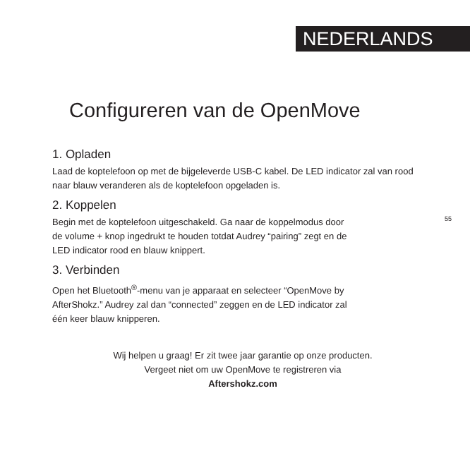NEDERLANDS
Configureren van de OpenMove
1. Opladen
Laad de koptelefoon op met de bijgeleverde USB-C kabel. De LED indicator zal van rood naar blauw veranderen als de koptelefoon opgeladen is.
2. Koppelen
Begin met de koptelefoon uitgeschakeld. Ga naar de koppelmodus door
de volume + knop ingedrukt te houden totdat Audrey “pairing” zegt en de
LED indicator rood en blauw knippert.
3. Verbinden
Open het Bluetooth<sup>®</sup>-menu van je apparaat en selecteer “OpenMove by
AfterShokz.” Audrey zal dan “connected” zeggen en de LED indicator zal
één keer blauw knipperen.
Wij helpen u graag! Er zit twee jaar garantie op onze producten.
Vergeet niet om uw OpenMove te registreren via
Aftershokz.com
55